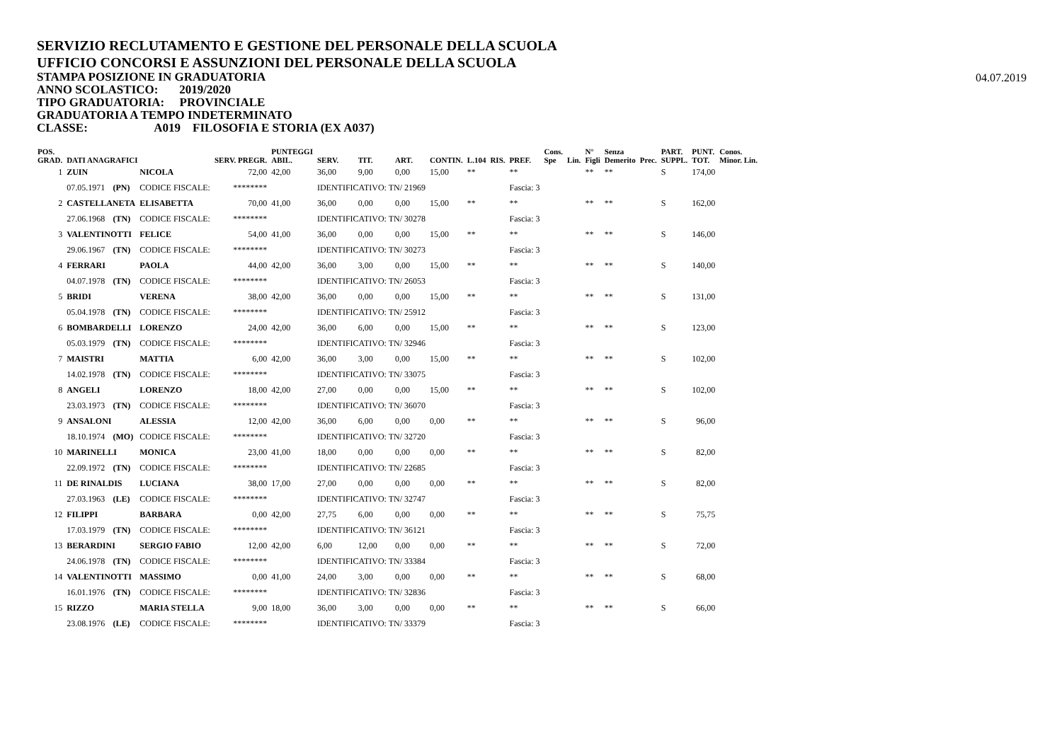SERVIZIO RECLUTAMENTO E GESTIONE DEL PERSONALE DELLA SCUOLA
UFFICIO CONCORSI E ASSUNZIONI DEL PERSONALE DELLA SCUOLA
STAMPA POSIZIONE IN GRADUATORIA
ANNO SCOLASTICO: 2019/2020
TIPO GRADUATORIA: PROVINCIALE
GRADUATORIA A TEMPO INDETERMINATO
CLASSE: A019 FILOSOFIA E STORIA (EX A037)
04.07.2019
| POS. GRAD. | DATI ANAGRAFICI | | | SERV. PREGR. | PUNTEGGI ABIL. | SERV. | TIT. | ART. | CONTIN. | L.104 | RIS. | PREF. | Cons. Spe | Lin. | N° Figli | Senza Demerito | Prec. | PART. SUPPL. | PUNT. TOT. | Conos. Minor. Lin. |
| --- | --- | --- | --- | --- | --- | --- | --- | --- | --- | --- | --- | --- | --- | --- | --- | --- | --- | --- | --- | --- |
| 1 | ZUIN | | NICOLA | 72,00 | 42,00 | 36,00 | 9,00 | 0,00 | 15,00 | ** | | ** | | | ** | ** | | S | 174,00 | |
| | 07.05.1971 | (PN) | CODICE FISCALE: | ******** | | IDENTIFICATIVO: TN/ 21969 | | | | | | Fascia: 3 | | | | | | | | |
| 2 | CASTELLANETA | | ELISABETTA | 70,00 | 41,00 | 36,00 | 0,00 | 0,00 | 15,00 | ** | | ** | | | ** | ** | | S | 162,00 | |
| | 27.06.1968 | (TN) | CODICE FISCALE: | ******** | | IDENTIFICATIVO: TN/ 30278 | | | | | | Fascia: 3 | | | | | | | | |
| 3 | VALENTINOTTI | | FELICE | 54,00 | 41,00 | 36,00 | 0,00 | 0,00 | 15,00 | ** | | ** | | | ** | ** | | S | 146,00 | |
| | 29.06.1967 | (TN) | CODICE FISCALE: | ******** | | IDENTIFICATIVO: TN/ 30273 | | | | | | Fascia: 3 | | | | | | | | |
| 4 | FERRARI | | PAOLA | 44,00 | 42,00 | 36,00 | 3,00 | 0,00 | 15,00 | ** | | ** | | | ** | ** | | S | 140,00 | |
| | 04.07.1978 | (TN) | CODICE FISCALE: | ******** | | IDENTIFICATIVO: TN/ 26053 | | | | | | Fascia: 3 | | | | | | | | |
| 5 | BRIDI | | VERENA | 38,00 | 42,00 | 36,00 | 0,00 | 0,00 | 15,00 | ** | | ** | | | ** | ** | | S | 131,00 | |
| | 05.04.1978 | (TN) | CODICE FISCALE: | ******** | | IDENTIFICATIVO: TN/ 25912 | | | | | | Fascia: 3 | | | | | | | | |
| 6 | BOMBARDELLI | | LORENZO | 24,00 | 42,00 | 36,00 | 6,00 | 0,00 | 15,00 | ** | | ** | | | ** | ** | | S | 123,00 | |
| | 05.03.1979 | (TN) | CODICE FISCALE: | ******** | | IDENTIFICATIVO: TN/ 32946 | | | | | | Fascia: 3 | | | | | | | | |
| 7 | MAISTRI | | MATTIA | 6,00 | 42,00 | 36,00 | 3,00 | 0,00 | 15,00 | ** | | ** | | | ** | ** | | S | 102,00 | |
| | 14.02.1978 | (TN) | CODICE FISCALE: | ******** | | IDENTIFICATIVO: TN/ 33075 | | | | | | Fascia: 3 | | | | | | | | |
| 8 | ANGELI | | LORENZO | 18,00 | 42,00 | 27,00 | 0,00 | 0,00 | 15,00 | ** | | ** | | | ** | ** | | S | 102,00 | |
| | 23.03.1973 | (TN) | CODICE FISCALE: | ******** | | IDENTIFICATIVO: TN/ 36070 | | | | | | Fascia: 3 | | | | | | | | |
| 9 | ANSALONI | | ALESSIA | 12,00 | 42,00 | 36,00 | 6,00 | 0,00 | 0,00 | ** | | ** | | | ** | ** | | S | 96,00 | |
| | 18.10.1974 | (MO) | CODICE FISCALE: | ******** | | IDENTIFICATIVO: TN/ 32720 | | | | | | Fascia: 3 | | | | | | | | |
| 10 | MARINELLI | | MONICA | 23,00 | 41,00 | 18,00 | 0,00 | 0,00 | 0,00 | ** | | ** | | | ** | ** | | S | 82,00 | |
| | 22.09.1972 | (TN) | CODICE FISCALE: | ******** | | IDENTIFICATIVO: TN/ 22685 | | | | | | Fascia: 3 | | | | | | | | |
| 11 | DE RINALDIS | | LUCIANA | 38,00 | 17,00 | 27,00 | 0,00 | 0,00 | 0,00 | ** | | ** | | | ** | ** | | S | 82,00 | |
| | 27.03.1963 | (LE) | CODICE FISCALE: | ******** | | IDENTIFICATIVO: TN/ 32747 | | | | | | Fascia: 3 | | | | | | | | |
| 12 | FILIPPI | | BARBARA | 0,00 | 42,00 | 27,75 | 6,00 | 0,00 | 0,00 | ** | | ** | | | ** | ** | | S | 75,75 | |
| | 17.03.1979 | (TN) | CODICE FISCALE: | ******** | | IDENTIFICATIVO: TN/ 36121 | | | | | | Fascia: 3 | | | | | | | | |
| 13 | BERARDINI | | SERGIO FABIO | 12,00 | 42,00 | 6,00 | 12,00 | 0,00 | 0,00 | ** | | ** | | | ** | ** | | S | 72,00 | |
| | 24.06.1978 | (TN) | CODICE FISCALE: | ******** | | IDENTIFICATIVO: TN/ 33384 | | | | | | Fascia: 3 | | | | | | | | |
| 14 | VALENTINOTTI | | MASSIMO | 0,00 | 41,00 | 24,00 | 3,00 | 0,00 | 0,00 | ** | | ** | | | ** | ** | | S | 68,00 | |
| | 16.01.1976 | (TN) | CODICE FISCALE: | ******** | | IDENTIFICATIVO: TN/ 32836 | | | | | | Fascia: 3 | | | | | | | | |
| 15 | RIZZO | | MARIA STELLA | 9,00 | 18,00 | 36,00 | 3,00 | 0,00 | 0,00 | ** | | ** | | | ** | ** | | S | 66,00 | |
| | 23.08.1976 | (LE) | CODICE FISCALE: | ******** | | IDENTIFICATIVO: TN/ 33379 | | | | | | Fascia: 3 | | | | | | | | |